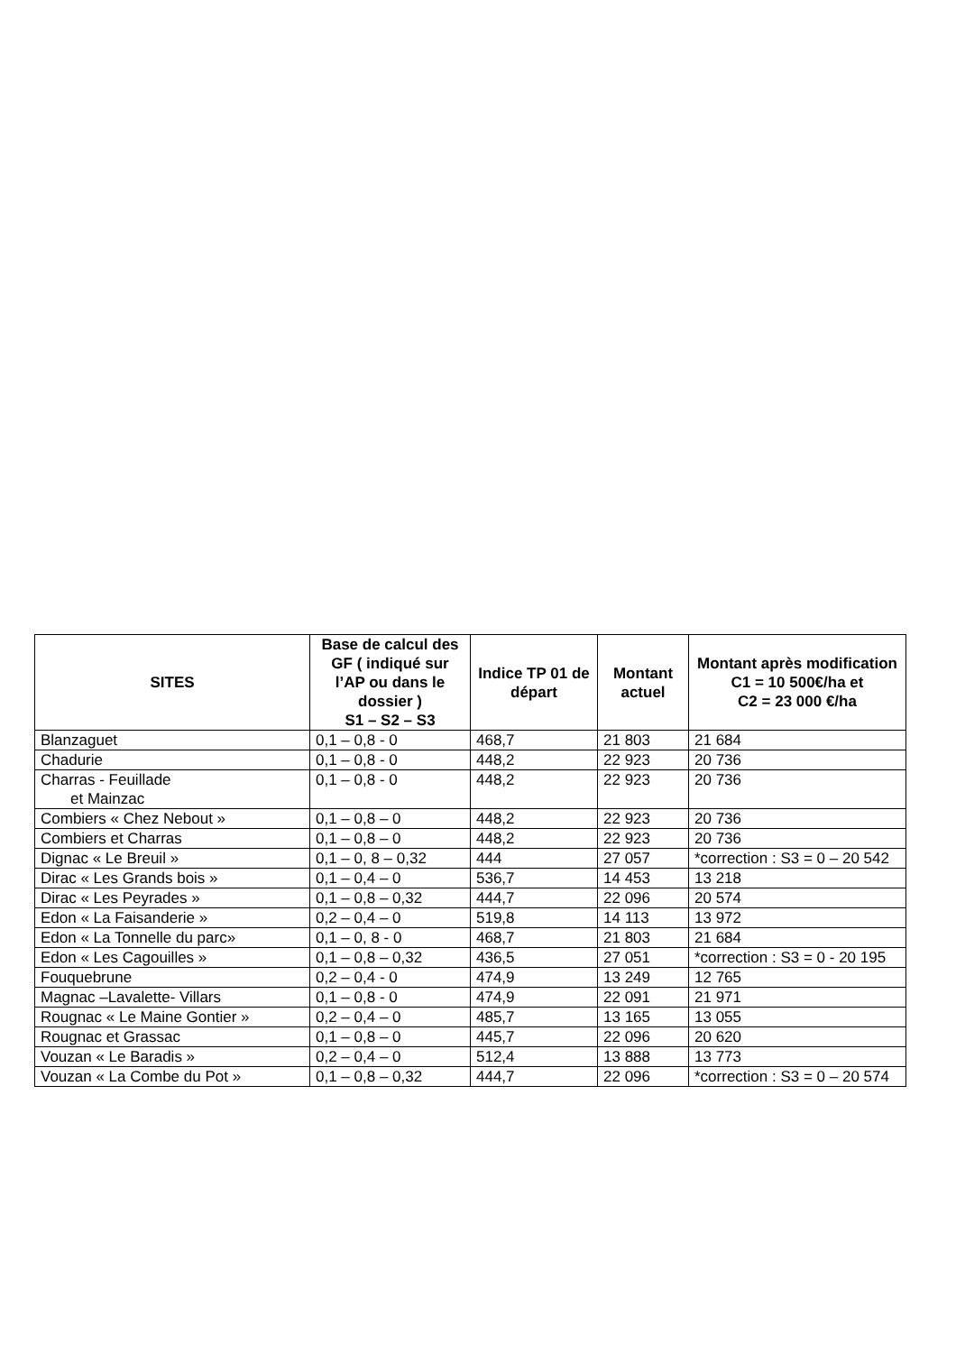| SITES | Base de calcul des GF ( indiqué sur l’AP ou dans le dossier ) S1 – S2 – S3 | Indice TP 01 de départ | Montant actuel | Montant après modification C1 = 10 500€/ha et C2 = 23 000 €/ha |
| --- | --- | --- | --- | --- |
| Blanzaguet | 0,1 – 0,8 - 0 | 468,7 | 21 803 | 21 684 |
| Chadurie | 0,1 – 0,8 - 0 | 448,2 | 22 923 | 20 736 |
| Charras - Feuillade et Mainzac | 0,1 – 0,8 - 0 | 448,2 | 22 923 | 20 736 |
| Combiers « Chez Nebout » | 0,1 – 0,8 – 0 | 448,2 | 22 923 | 20 736 |
| Combiers et Charras | 0,1 – 0,8 – 0 | 448,2 | 22 923 | 20 736 |
| Dignac « Le Breuil » | 0,1 – 0, 8 – 0,32 | 444 | 27 057 | *correction : S3 = 0 – 20 542 |
| Dirac « Les Grands bois » | 0,1 – 0,4 – 0 | 536,7 | 14 453 | 13 218 |
| Dirac « Les Peyrades » | 0,1 – 0,8 – 0,32 | 444,7 | 22 096 | 20 574 |
| Edon « La Faisanderie » | 0,2 – 0,4 – 0 | 519,8 | 14 113 | 13 972 |
| Edon « La Tonnelle du parc» | 0,1 – 0, 8 - 0 | 468,7 | 21 803 | 21 684 |
| Edon « Les Cagouilles » | 0,1 – 0,8 – 0,32 | 436,5 | 27 051 | *correction : S3 = 0 - 20 195 |
| Fouquebrune | 0,2 – 0,4 - 0 | 474,9 | 13 249 | 12 765 |
| Magnac –Lavalette- Villars | 0,1 – 0,8 - 0 | 474,9 | 22 091 | 21 971 |
| Rougnac « Le Maine Gontier » | 0,2 – 0,4 – 0 | 485,7 | 13 165 | 13 055 |
| Rougnac et Grassac | 0,1 – 0,8 – 0 | 445,7 | 22 096 | 20 620 |
| Vouzan « Le Baradis » | 0,2 – 0,4 – 0 | 512,4 | 13 888 | 13 773 |
| Vouzan « La Combe du Pot » | 0,1 – 0,8 – 0,32 | 444,7 | 22 096 | *correction : S3 = 0 – 20 574 |